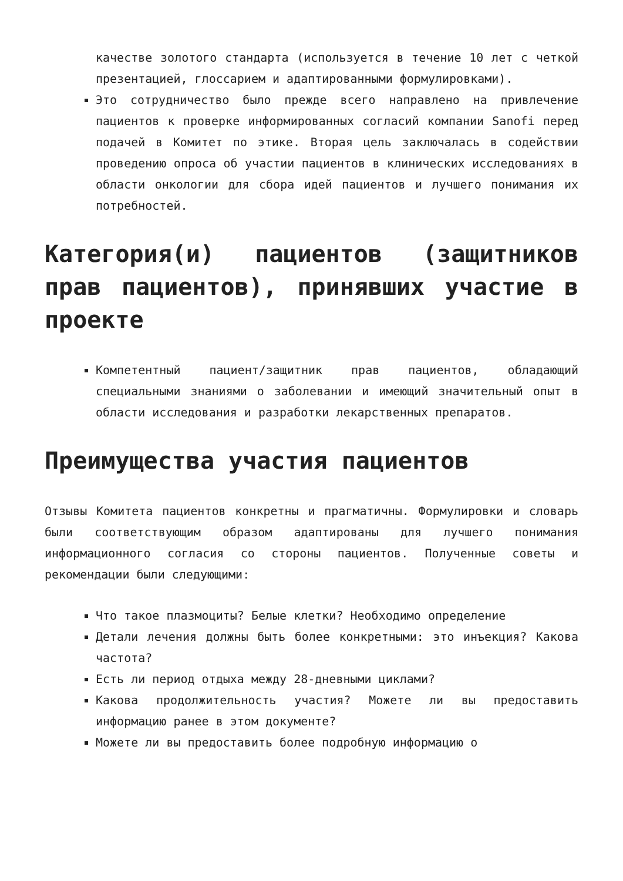качестве золотого стандарта (используется в течение 10 лет с четкой презентацией, глоссарием и адаптированными формулировками).
Это сотрудничество было прежде всего направлено на привлечение пациентов к проверке информированных согласий компании Sanofi перед подачей в Комитет по этике. Вторая цель заключалась в содействии проведению опроса об участии пациентов в клинических исследованиях в области онкологии для сбора идей пациентов и лучшего понимания их потребностей.
Категория(и) пациентов (защитников прав пациентов), принявших участие в проекте
Компетентный пациент/защитник прав пациентов, обладающий специальными знаниями о заболевании и имеющий значительный опыт в области исследования и разработки лекарственных препаратов.
Преимущества участия пациентов
Отзывы Комитета пациентов конкретны и прагматичны. Формулировки и словарь были соответствующим образом адаптированы для лучшего понимания информационного согласия со стороны пациентов. Полученные советы и рекомендации были следующими:
Что такое плазмоциты? Белые клетки? Необходимо определение
Детали лечения должны быть более конкретными: это инъекция? Какова частота?
Есть ли период отдыха между 28-дневными циклами?
Какова продолжительность участия? Можете ли вы предоставить информацию ранее в этом документе?
Можете ли вы предоставить более подробную информацию о